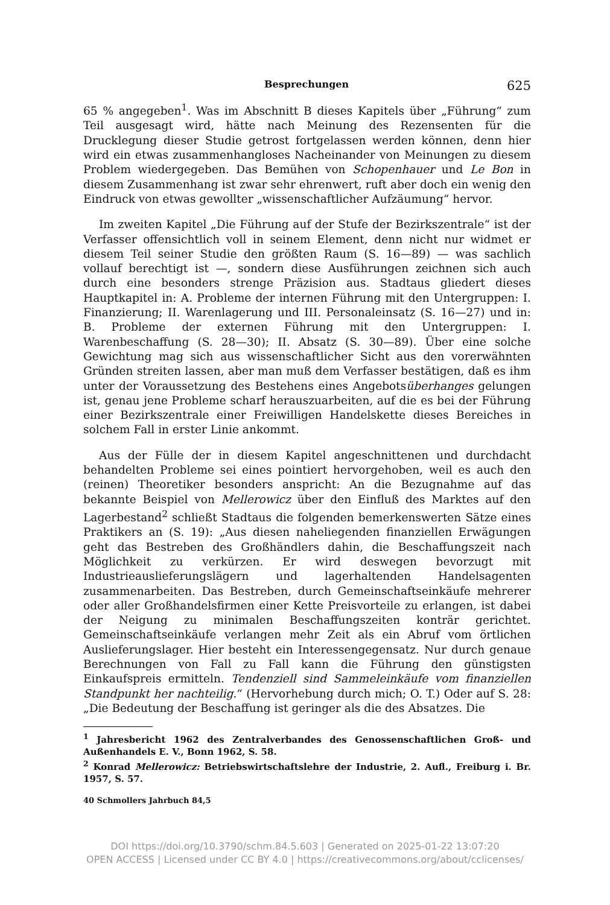Besprechungen 625
65 % angegeben<sup>1</sup>. Was im Abschnitt B dieses Kapitels über „Führung“ zum Teil ausgesagt wird, hätte nach Meinung des Rezensenten für die Drucklegung dieser Studie getrost fortgelassen werden können, denn hier wird ein etwas zusammenhangloses Nacheinander von Meinungen zu diesem Problem wiedergegeben. Das Bemühen von Schopenhauer und Le Bon in diesem Zusammenhang ist zwar sehr ehrenwert, ruft aber doch ein wenig den Eindruck von etwas gewollter „wissenschaftlicher Aufzäumung“ hervor.
Im zweiten Kapitel „Die Führung auf der Stufe der Bezirkszentrale“ ist der Verfasser offensichtlich voll in seinem Element, denn nicht nur widmet er diesem Teil seiner Studie den größten Raum (S. 16—89) — was sachlich vollauf berechtigt ist —, sondern diese Ausführungen zeichnen sich auch durch eine besonders strenge Präzision aus. Stadtaus gliedert dieses Hauptkapitel in: A. Probleme der internen Führung mit den Untergruppen: I. Finanzierung; II. Warenlagerung und III. Personaleinsatz (S. 16—27) und in: B. Probleme der externen Führung mit den Untergruppen: I. Warenbeschaffung (S. 28—30); II. Absatz (S. 30—89). Über eine solche Gewichtung mag sich aus wissenschaftlicher Sicht aus den vorerwähnten Gründen streiten lassen, aber man muß dem Verfasser bestätigen, daß es ihm unter der Voraussetzung des Bestehens eines Angebotsüberhanges gelungen ist, genau jene Probleme scharf herauszuarbeiten, auf die es bei der Führung einer Bezirkszentrale einer Freiwilligen Handelskette dieses Bereiches in solchem Fall in erster Linie ankommt.
Aus der Fülle der in diesem Kapitel angeschnittenen und durchdacht behandelten Probleme sei eines pointiert hervorgehoben, weil es auch den (reinen) Theoretiker besonders anspricht: An die Bezugnahme auf das bekannte Beispiel von Mellerowicz über den Einfluß des Marktes auf den Lagerbestand<sup>2</sup> schließt Stadtaus die folgenden bemerkenswerten Sätze eines Praktikers an (S. 19): „Aus diesen naheliegenden finanziellen Erwägungen geht das Bestreben des Großhändlers dahin, die Beschaffungszeit nach Möglichkeit zu verkürzen. Er wird deswegen bevorzugt mit Industrieauslieferungslägern und lagerhaltenden Handelsagenten zusammenarbeiten. Das Bestreben, durch Gemeinschaftseinkäufe mehrerer oder aller Großhandelsfirmen einer Kette Preisvorteile zu erlangen, ist dabei der Neigung zu minimalen Beschaffungszeiten konträr gerichtet. Gemeinschaftseinkäufe verlangen mehr Zeit als ein Abruf vom örtlichen Auslieferungslager. Hier besteht ein Interessengegensatz. Nur durch genaue Berechnungen von Fall zu Fall kann die Führung den günstigsten Einkaufspreis ermitteln. Tendenziell sind Sammeleinkäufe vom finanziellen Standpunkt her nachteilig.“ (Hervorhebung durch mich; O. T.) Oder auf S. 28: „Die Bedeutung der Beschaffung ist geringer als die des Absatzes. Die
<sup>1</sup> Jahresbericht 1962 des Zentralverbandes des Genossenschaftlichen Groß- und Außenhandels E. V., Bonn 1962, S. 58.
<sup>2</sup> Konrad Mellerowicz: Betriebswirtschaftslehre der Industrie, 2. Aufl., Freiburg i. Br. 1957, S. 57.
40 Schmollers Jahrbuch 84,5
DOI https://doi.org/10.3790/schm.84.5.603 | Generated on 2025-01-22 13:07:20
OPEN ACCESS | Licensed under CC BY 4.0 | https://creativecommons.org/about/cclicenses/